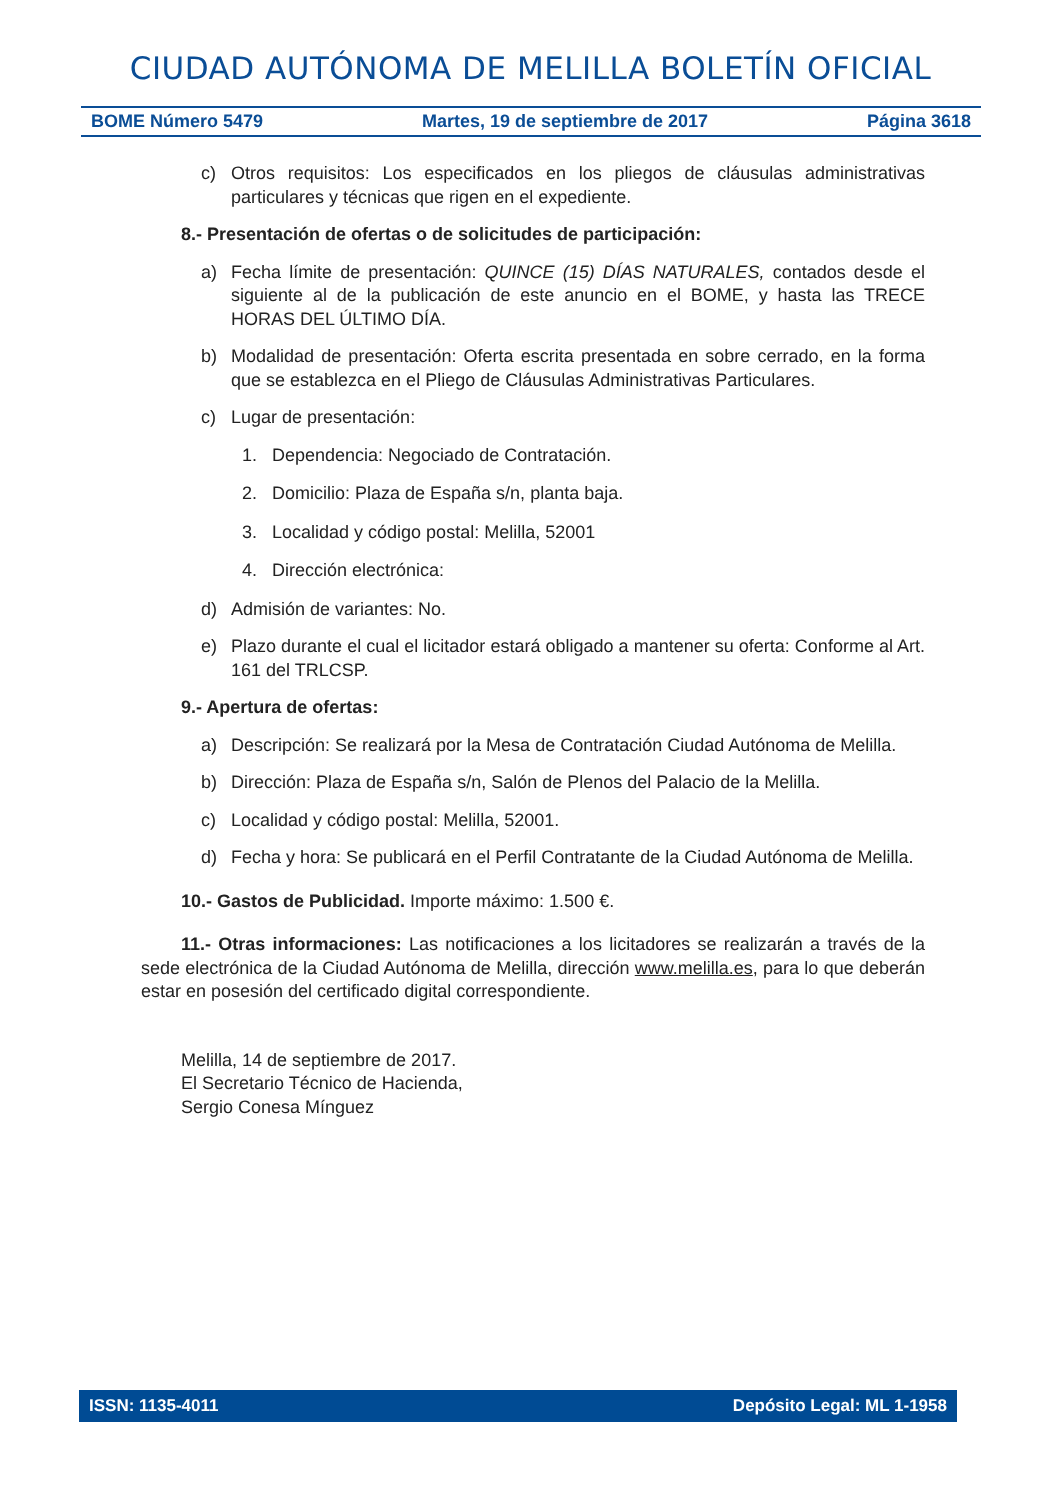CIUDAD AUTÓNOMA DE MELILLA BOLETÍN OFICIAL
BOME Número 5479 Martes, 19 de septiembre de 2017 Página 3618
c) Otros requisitos: Los especificados en los pliegos de cláusulas administrativas particulares y técnicas que rigen en el expediente.
8.- Presentación de ofertas o de solicitudes de participación:
a) Fecha límite de presentación: QUINCE (15) DÍAS NATURALES, contados desde el siguiente al de la publicación de este anuncio en el BOME, y hasta las TRECE HORAS DEL ÚLTIMO DÍA.
b) Modalidad de presentación: Oferta escrita presentada en sobre cerrado, en la forma que se establezca en el Pliego de Cláusulas Administrativas Particulares.
c) Lugar de presentación:
1. Dependencia: Negociado de Contratación.
2. Domicilio: Plaza de España s/n, planta baja.
3. Localidad y código postal: Melilla, 52001
4. Dirección electrónica:
d) Admisión de variantes: No.
e) Plazo durante el cual el licitador estará obligado a mantener su oferta: Conforme al Art. 161 del TRLCSP.
9.- Apertura de ofertas:
a) Descripción: Se realizará por la Mesa de Contratación Ciudad Autónoma de Melilla.
b) Dirección: Plaza de España s/n, Salón de Plenos del Palacio de la Melilla.
c) Localidad y código postal: Melilla, 52001.
d) Fecha y hora: Se publicará en el Perfil Contratante de la Ciudad Autónoma de Melilla.
10.- Gastos de Publicidad. Importe máximo: 1.500 €.
11.- Otras informaciones: Las notificaciones a los licitadores se realizarán a través de la sede electrónica de la Ciudad Autónoma de Melilla, dirección www.melilla.es, para lo que deberán estar en posesión del certificado digital correspondiente.
Melilla, 14 de septiembre de 2017.
El Secretario Técnico de Hacienda,
Sergio Conesa Mínguez
ISSN: 1135-4011 Depósito Legal: ML 1-1958